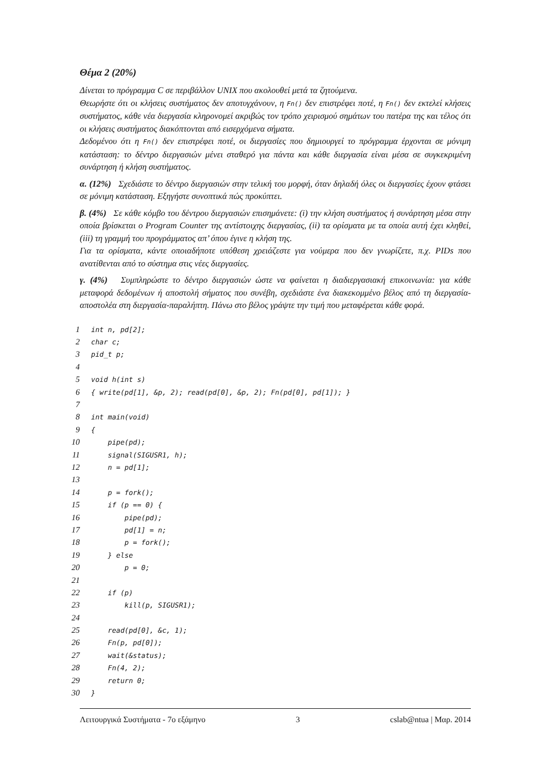Θέμα 2 (20%)
Δίνεται το πρόγραμμα C σε περιβάλλον UNIX που ακολουθεί μετά τα ζητούμενα.
Θεωρήστε ότι οι κλήσεις συστήματος δεν αποτυγχάνουν, η Fn() δεν επιστρέφει ποτέ, η Fn() δεν εκτελεί κλήσεις συστήματος, κάθε νέα διεργασία κληρονομεί ακριβώς τον τρόπο χειρισμού σημάτων του πατέρα της και τέλος ότι οι κλήσεις συστήματος διακόπτονται από εισερχόμενα σήματα.
Δεδομένου ότι η Fn() δεν επιστρέφει ποτέ, οι διεργασίες που δημιουργεί το πρόγραμμα έρχονται σε μόνιμη κατάσταση: το δέντρο διεργασιών μένει σταθερό για πάντα και κάθε διεργασία είναι μέσα σε συγκεκριμένη συνάρτηση ή κλήση συστήματος.
α. (12%) Σχεδιάστε το δέντρο διεργασιών στην τελική του μορφή, όταν δηλαδή όλες οι διεργασίες έχουν φτάσει σε μόνιμη κατάσταση. Εξηγήστε συνοπτικά πώς προκύπτει.
β. (4%) Σε κάθε κόμβο του δέντρου διεργασιών επισημάνετε: (i) την κλήση συστήματος ή συνάρτηση μέσα στην οποία βρίσκεται ο Program Counter της αντίστοιχης διεργασίας, (ii) τα ορίσματα με τα οποία αυτή έχει κληθεί, (iii) τη γραμμή του προγράμματος απ’ όπου έγινε η κλήση της.
Για τα ορίσματα, κάντε οποιαδήποτε υπόθεση χρειάζεστε για νούμερα που δεν γνωρίζετε, π.χ. PIDs που ανατίθενται από το σύστημα στις νέες διεργασίες.
γ. (4%) Συμπληρώστε το δέντρο διεργασιών ώστε να φαίνεται η διαδιεργασιακή επικοινωνία: για κάθε μεταφορά δεδομένων ή αποστολή σήματος που συνέβη, σχεδιάστε ένα διακεκομμένο βέλος από τη διεργασία-αποστολέα στη διεργασία-παραλήπτη. Πάνω στο βέλος γράψτε την τιμή που μεταφέρεται κάθε φορά.
| 1 | int n, pd[2]; |
| 2 | char c; |
| 3 | pid_t p; |
| 4 | |
| 5 | void h(int s) |
| 6 | { write(pd[1], &p, 2); read(pd[0], &p, 2); Fn(pd[0], pd[1]); } |
| 7 | |
| 8 | int main(void) |
| 9 | { |
| 10 | pipe(pd); |
| 11 | signal(SIGUSR1, h); |
| 12 | n = pd[1]; |
| 13 | |
| 14 | p = fork(); |
| 15 | if (p == 0) { |
| 16 | pipe(pd); |
| 17 | pd[1] = n; |
| 18 | p = fork(); |
| 19 | } else |
| 20 | p = 0; |
| 21 | |
| 22 | if (p) |
| 23 | kill(p, SIGUSR1); |
| 24 | |
| 25 | read(pd[0], &c, 1); |
| 26 | Fn(p, pd[0]); |
| 27 | wait(&status); |
| 28 | Fn(4, 2); |
| 29 | return 0; |
| 30 | } |
Λειτουργικά Συστήματα - 7ο εξάμηνο 3 cslab@ntua | Μαρ. 2014